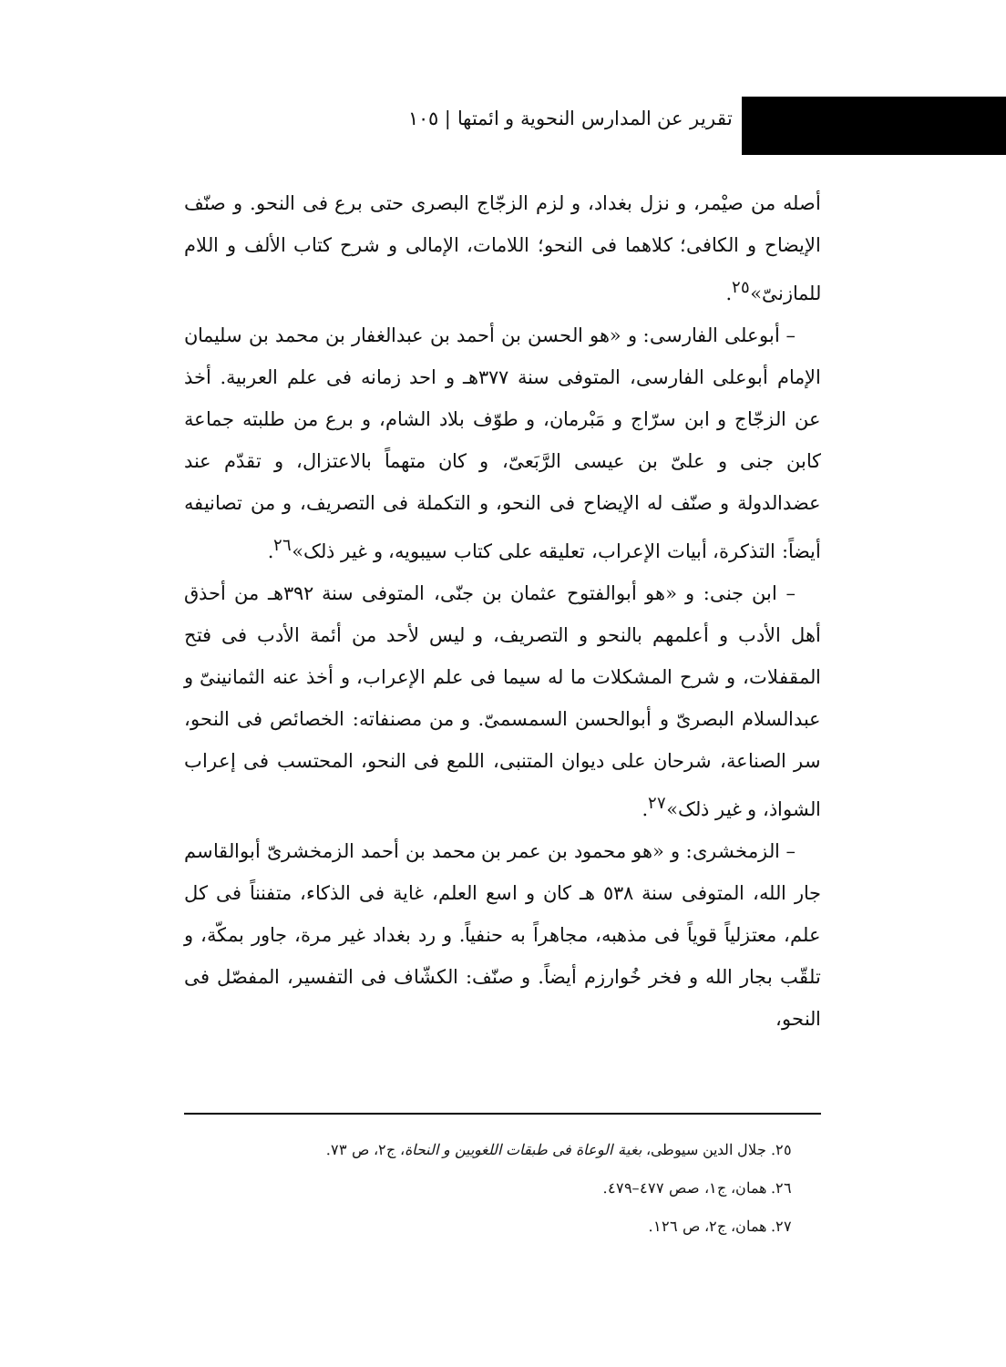تقرير عن المدارس النحوية و ائمتها | ١٠٥
أصله من صيْمر، و نزل بغداد، و لزم الزجّاج البصرى حتى برع فى النحو. و صنّف الإيضاح و الكافى؛ كلاهما فى النحو؛ اللامات، الإمالى و شرح كتاب الألف و اللام للمازنىّ»<sup>٢٥</sup>.
– أبوعلى الفارسى: و «هو الحسن بن أحمد بن عبدالغفار بن محمد بن سليمان الإمام أبوعلى الفارسى، المتوفى سنة ٣٧٧هـ و احد زمانه فى علم العربية. أخذ عن الزجّاج و ابن سرّاج و مَبْرمان، و طوّف بلاد الشام، و برع من طلبته جماعة كابن جنى و علىّ بن عيسى الرَّبَعىّ، و كان متهماً بالاعتزال، و تقدّم عند عضدالدولة و صنّف له الإيضاح فى النحو، و التكملة فى التصريف، و من تصانيفه أيضاً: التذكرة، أبيات الإعراب، تعليقه على كتاب سيبويه، و غير ذلک»<sup>٢٦</sup>.
– ابن جنى: و «هو أبوالفتوح عثمان بن جنّى، المتوفى سنة ٣٩٢هـ من أحذق أهل الأدب و أعلمهم بالنحو و التصريف، و ليس لأحد من أئمة الأدب فى فتح المقفلات، و شرح المشكلات ما له سيما فى علم الإعراب، و أخذ عنه الثمانينىّ و عبدالسلام البصرىّ و أبوالحسن السمسمىّ. و من مصنفاته: الخصائص فى النحو، سر الصناعة، شرحان على ديوان المتنبى، اللمع فى النحو، المحتسب فى إعراب الشواذ، و غير ذلک»<sup>٢٧</sup>.
– الزمخشرى: و «هو محمود بن عمر بن محمد بن أحمد الزمخشرىّ أبوالقاسم جار الله، المتوفى سنة ٥٣٨ هـ كان و اسع العلم، غاية فى الذكاء، متفنناً فى كل علم، معتزلياً قوياً فى مذهبه، مجاهراً به حنفياً. و رد بغداد غير مرة، جاور بمكّة، و تلقّب بجار الله و فخر خُوارزم أيضاً. و صنّف: الكشّاف فى التفسير، المفصّل فى النحو،
٢٥. جلال الدين سيوطى، بغية الوعاة فى طبقات اللغويين و النحاة، ج٢، ص ٧٣.
٢٦. همان، ج١، صص ٤٧٧–٤٧٩.
٢٧. همان، ج٢، ص ١٢٦.